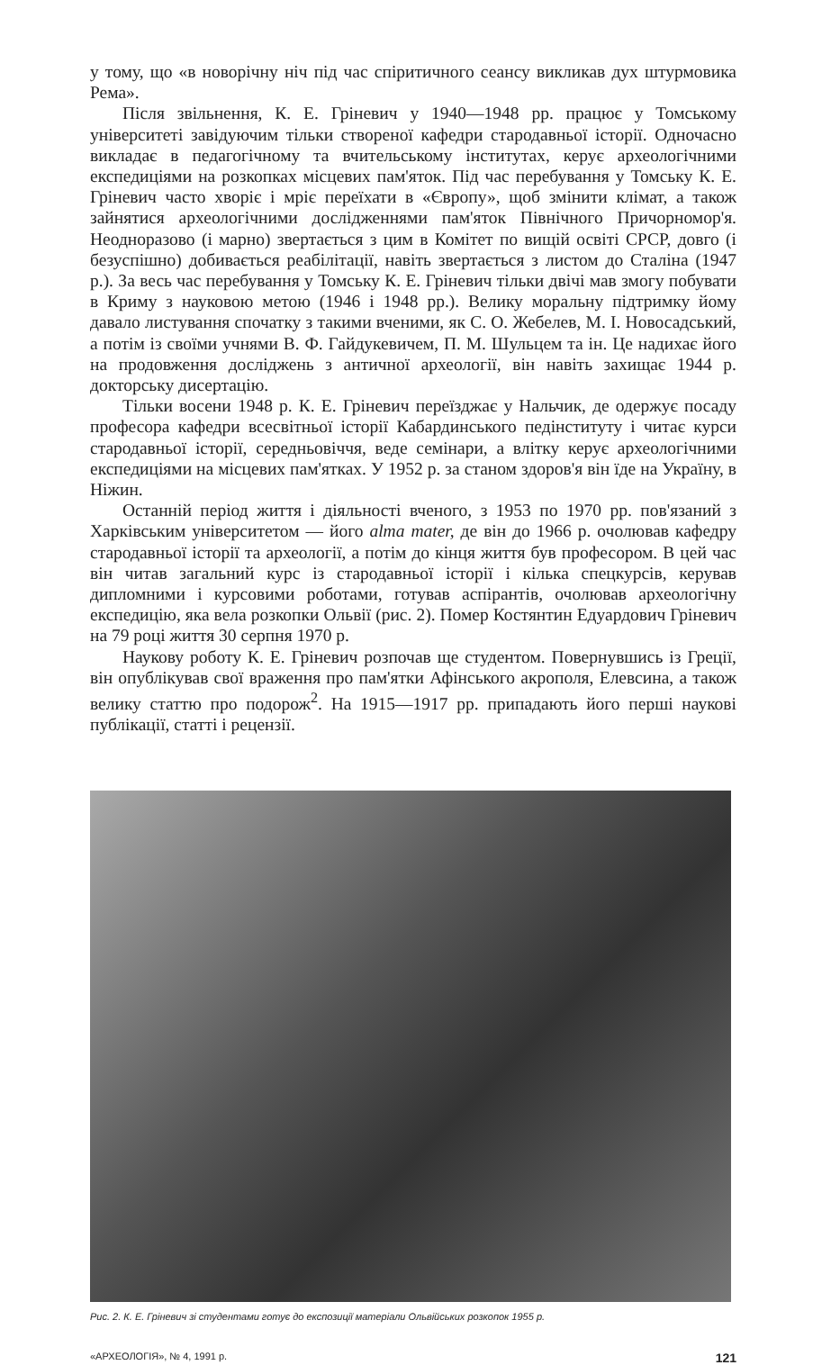у тому, що «в новорічну ніч під час спіритичного сеансу викликав дух штурмовика Рема».
Після звільнення, К. Е. Гріневич у 1940—1948 pp. працює у Томському університеті завідуючим тільки створеної кафедри стародавньої історії. Одночасно викладає в педагогічному та вчительському інститутах, керує археологічними експедиціями на розкопках місцевих пам'яток. Під час перебування у Томську К. Е. Гріневич часто хворіє і мріє переїхати в «Європу», щоб змінити клімат, а також зайнятися археологічними дослідженнями пам'яток Північного Причорномор'я. Неодноразово (і марно) звертається з цим в Комітет по вищій освіті СРСР, довго (і безуспішно) добивається реабілітації, навіть звертається з листом до Сталіна (1947 р.). За весь час перебування у Томську К. Е. Гріневич тільки двічі мав змогу побувати в Криму з науковою метою (1946 і 1948 pp.). Велику моральну підтримку йому давало листування спочатку з такими вченими, як С. О. Жебелев, М. І. Новосадський, а потім із своїми учнями В. Ф. Гайдукевичем, П. М. Шульцем та ін. Це надихає його на продовження досліджень з античної археології, він навіть захищає 1944 р. докторську дисертацію.
Тільки восени 1948 р. К. Е. Гріневич переїзджає у Нальчик, де одержує посаду професора кафедри всесвітньої історії Кабардинського педінституту і читає курси стародавньої історії, середньовіччя, веде семінари, а влітку керує археологічними експедиціями на місцевих пам'ятках. У 1952 р. за станом здоров'я він їде на Україну, в Ніжин.
Останній період життя і діяльності вченого, з 1953 по 1970 pp. пов'язаний з Харківським університетом — його alma mater, де він до 1966 р. очолював кафедру стародавньої історії та археології, а потім до кінця життя був професором. В цей час він читав загальний курс із стародавньої історії і кілька спецкурсів, керував дипломними і курсовими роботами, готував аспірантів, очолював археологічну експедицію, яка вела розкопки Ольвії (рис. 2). Помер Костянтин Едуардович Гріневич на 79 році життя 30 серпня 1970 р.
Наукову роботу К. Е. Гріневич розпочав ще студентом. Повернувшись із Греції, він опублікував свої враження про пам'ятки Афінського акрополя, Елевсина, а також велику статтю про подорож<sup>2</sup>. На 1915—1917 pp. припадають його перші наукові публікації, статті і рецензії.
Рис. 2. К. Е. Гріневич зі студентами готує до експозиції матеріали Ольвійських розкопок 1955 р.
«АРХЕОЛОГІЯ», № 4, 1991 р. 121